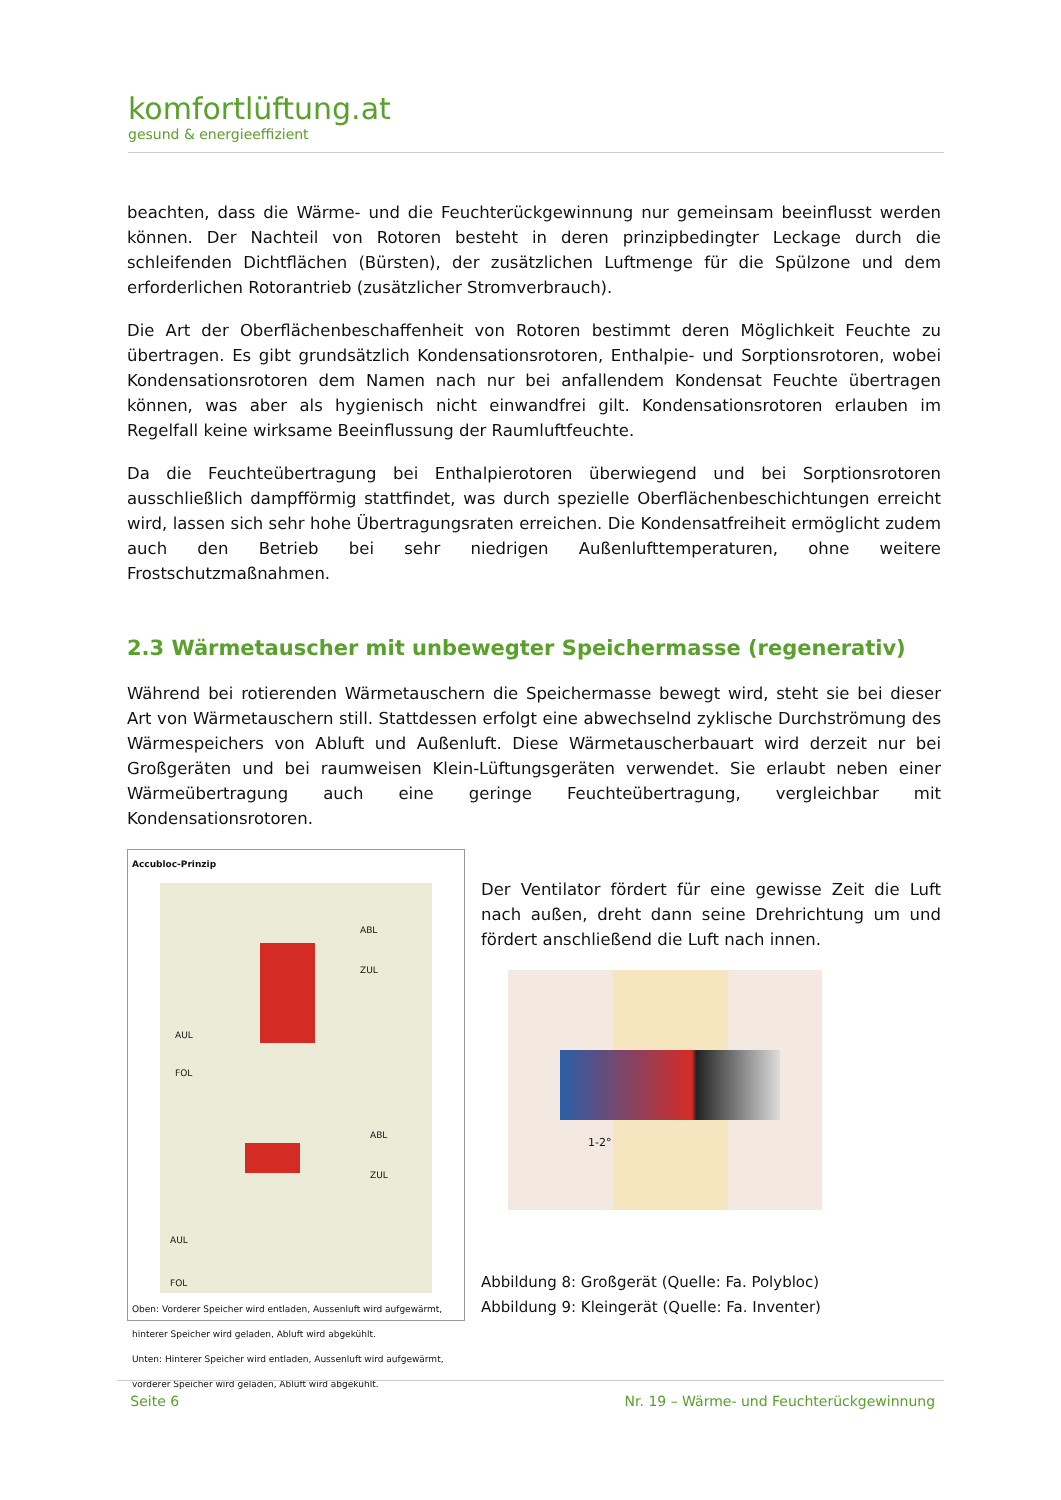komfortlüftung.at
gesund & energieeffizient
beachten, dass die Wärme- und die Feuchterückgewinnung nur gemeinsam beeinflusst werden können. Der Nachteil von Rotoren besteht in deren prinzipbedingter Leckage durch die schleifenden Dichtflächen (Bürsten), der zusätzlichen Luftmenge für die Spülzone und dem erforderlichen Rotorantrieb (zusätzlicher Stromverbrauch).
Die Art der Oberflächenbeschaffenheit von Rotoren bestimmt deren Möglichkeit Feuchte zu übertragen. Es gibt grundsätzlich Kondensationsrotoren, Enthalpie- und Sorptionsrotoren, wobei Kondensationsrotoren dem Namen nach nur bei anfallendem Kondensat Feuchte übertragen können, was aber als hygienisch nicht einwandfrei gilt. Kondensationsrotoren erlauben im Regelfall keine wirksame Beeinflussung der Raumluftfeuchte.
Da die Feuchteübertragung bei Enthalpierotoren überwiegend und bei Sorptionsrotoren ausschließlich dampfförmig stattfindet, was durch spezielle Oberflächenbeschichtungen erreicht wird, lassen sich sehr hohe Übertragungsraten erreichen. Die Kondensatfreiheit ermöglicht zudem auch den Betrieb bei sehr niedrigen Außenlufttemperaturen, ohne weitere Frostschutzmaßnahmen.
2.3 Wärmetauscher mit unbewegter Speichermasse (regenerativ)
Während bei rotierenden Wärmetauschern die Speichermasse bewegt wird, steht sie bei dieser Art von Wärmetauschern still. Stattdessen erfolgt eine abwechselnd zyklische Durchströmung des Wärmespeichers von Abluft und Außenluft. Diese Wärmetauscherbauart wird derzeit nur bei Großgeräten und bei raumweisen Klein-Lüftungsgeräten verwendet. Sie erlaubt neben einer Wärmeübertragung auch eine geringe Feuchteübertragung, vergleichbar mit Kondensationsrotoren.
Accubloc-Prinzip
ABL
ZUL
AUL
FOL
ABL
ZUL
AUL
FOL
Oben: Vorderer Speicher wird entladen, Aussenluft wird aufgewärmt, hinterer Speicher wird geladen, Abluft wird abgekühlt.
Unten: Hinterer Speicher wird entladen, Aussenluft wird aufgewärmt, vorderer Speicher wird geladen, Abluft wird abgekühlt.
Der Ventilator fördert für eine gewisse Zeit die Luft nach außen, dreht dann seine Drehrichtung um und fördert anschließend die Luft nach innen.
1-2°
Abbildung 8: Großgerät (Quelle: Fa. Polybloc)
Abbildung 9: Kleingerät (Quelle: Fa. Inventer)
Seite 6 Nr. 19 – Wärme- und Feuchterückgewinnung